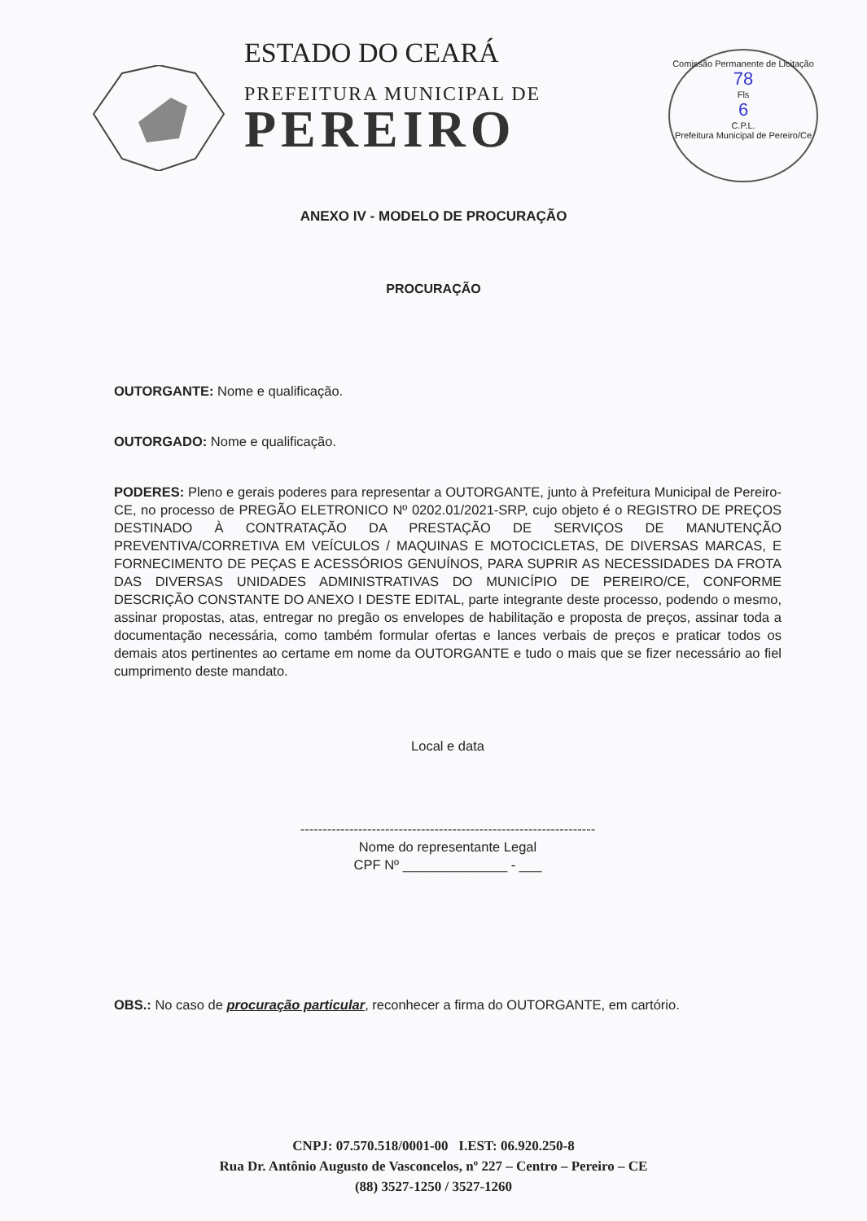ESTADO DO CEARÁ
PREFEITURA MUNICIPAL DE
PEREIRO
Comissão Permanente de Licitação
78
Fls
6
C.P.L.
Prefeitura Municipal de Pereiro/Ce
ANEXO IV - MODELO DE PROCURAÇÃO
PROCURAÇÃO
OUTORGANTE: Nome e qualificação.
OUTORGADO: Nome e qualificação.
PODERES: Pleno e gerais poderes para representar a OUTORGANTE, junto à Prefeitura Municipal de Pereiro-CE, no processo de PREGÃO ELETRONICO Nº 0202.01/2021-SRP, cujo objeto é o REGISTRO DE PREÇOS DESTINADO À CONTRATAÇÃO DA PRESTAÇÃO DE SERVIÇOS DE MANUTENÇÃO PREVENTIVA/CORRETIVA EM VEÍCULOS / MAQUINAS E MOTOCICLETAS, DE DIVERSAS MARCAS, E FORNECIMENTO DE PEÇAS E ACESSÓRIOS GENUÍNOS, PARA SUPRIR AS NECESSIDADES DA FROTA DAS DIVERSAS UNIDADES ADMINISTRATIVAS DO MUNICÍPIO DE PEREIRO/CE, CONFORME DESCRIÇÃO CONSTANTE DO ANEXO I DESTE EDITAL, parte integrante deste processo, podendo o mesmo, assinar propostas, atas, entregar no pregão os envelopes de habilitação e proposta de preços, assinar toda a documentação necessária, como também formular ofertas e lances verbais de preços e praticar todos os demais atos pertinentes ao certame em nome da OUTORGANTE e tudo o mais que se fizer necessário ao fiel cumprimento deste mandato.
Local e data
------------------------------------------------------------------
Nome do representante Legal
CPF Nº ______________ - ___
OBS.: No caso de procuração particular, reconhecer a firma do OUTORGANTE, em cartório.
CNPJ: 07.570.518/0001-00 I.EST: 06.920.250-8
Rua Dr. Antônio Augusto de Vasconcelos, nº 227 – Centro – Pereiro – CE
(88) 3527-1250 / 3527-1260